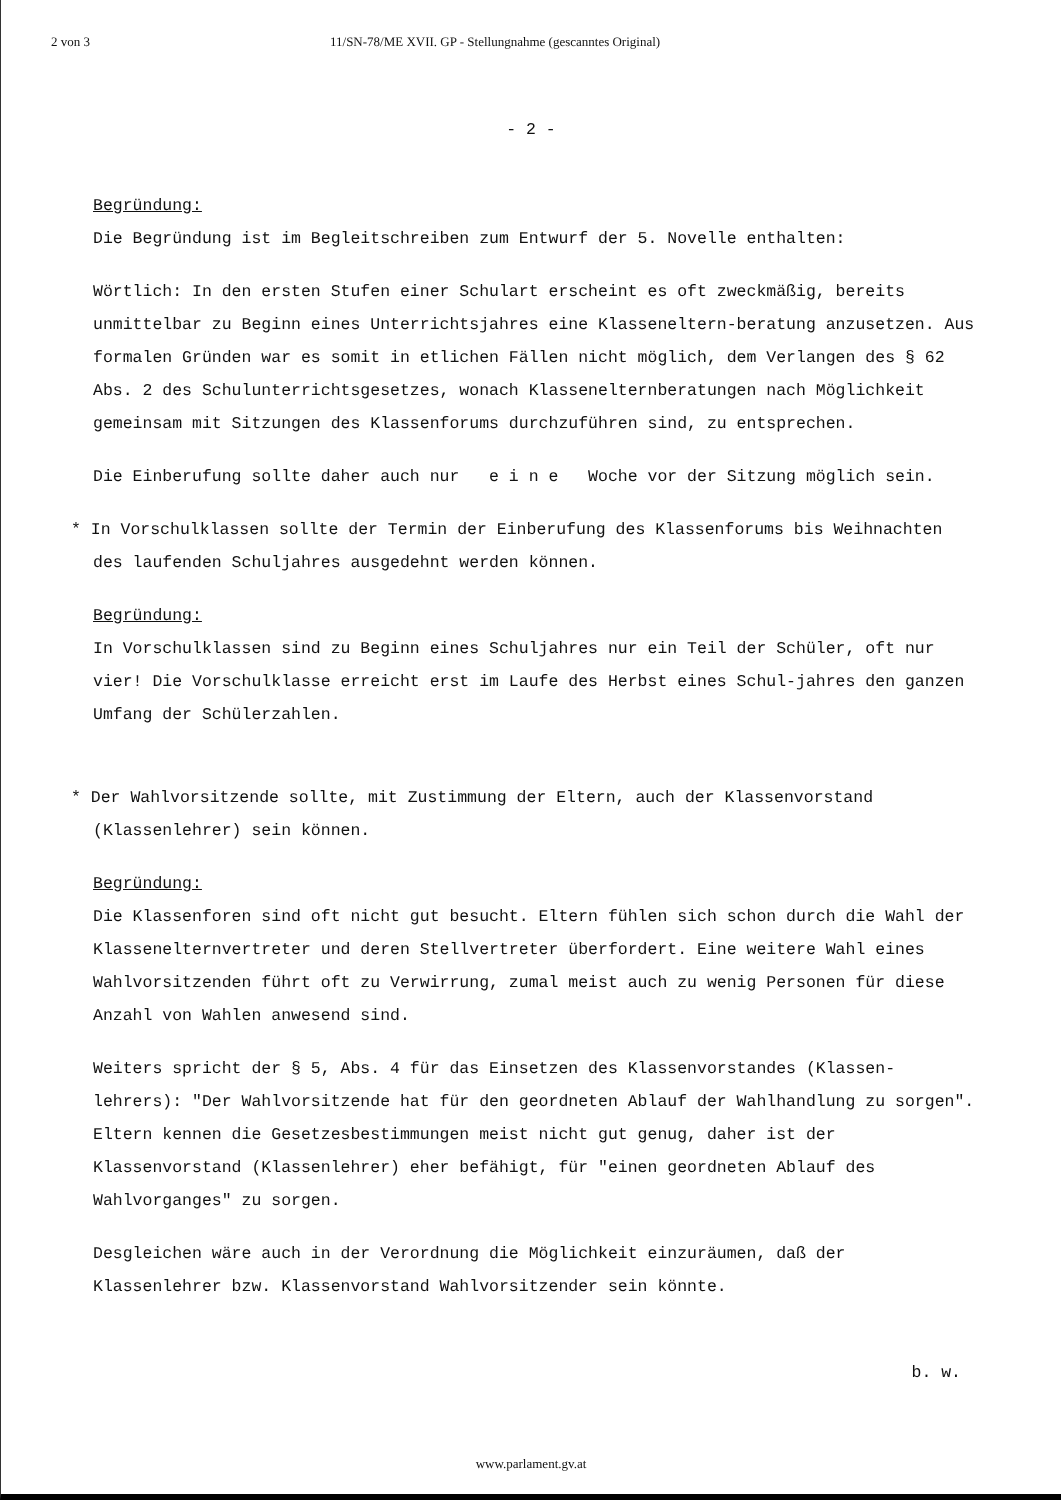2 von 3 11/SN-78/ME XVII. GP - Stellungnahme (gescanntes Original)
- 2 -
Begründung:
Die Begründung ist im Begleitschreiben zum Entwurf der 5. Novelle enthalten:
Wörtlich: In den ersten Stufen einer Schulart erscheint es oft zweckmäßig, bereits unmittelbar zu Beginn eines Unterrichtsjahres eine Klasseneltern-beratung anzusetzen. Aus formalen Gründen war es somit in etlichen Fällen nicht möglich, dem Verlangen des § 62 Abs. 2 des Schulunterrichtsgesetzes, wonach Klassenelternberatungen nach Möglichkeit gemeinsam mit Sitzungen des Klassenforums durchzuführen sind, zu entsprechen.
Die Einberufung sollte daher auch nur e i n e Woche vor der Sitzung möglich sein.
* In Vorschulklassen sollte der Termin der Einberufung des Klassenforums bis Weihnachten des laufenden Schuljahres ausgedehnt werden können.
Begründung:
In Vorschulklassen sind zu Beginn eines Schuljahres nur ein Teil der Schüler, oft nur vier! Die Vorschulklasse erreicht erst im Laufe des Herbst eines Schul-jahres den ganzen Umfang der Schülerzahlen.
* Der Wahlvorsitzende sollte, mit Zustimmung der Eltern, auch der Klassenvorstand (Klassenlehrer) sein können.
Begründung:
Die Klassenforen sind oft nicht gut besucht. Eltern fühlen sich schon durch die Wahl der Klassenelternvertreter und deren Stellvertreter überfordert. Eine weitere Wahl eines Wahlvorsitzenden führt oft zu Verwirrung, zumal meist auch zu wenig Personen für diese Anzahl von Wahlen anwesend sind.
Weiters spricht der § 5, Abs. 4 für das Einsetzen des Klassenvorstandes (Klassen-lehrers): "Der Wahlvorsitzende hat für den geordneten Ablauf der Wahlhandlung zu sorgen". Eltern kennen die Gesetzesbestimmungen meist nicht gut genug, daher ist der Klassenvorstand (Klassenlehrer) eher befähigt, für "einen geordneten Ablauf des Wahlvorganges" zu sorgen.
Desgleichen wäre auch in der Verordnung die Möglichkeit einzuräumen, daß der Klassenlehrer bzw. Klassenvorstand Wahlvorsitzender sein könnte.
b. w.
www.parlament.gv.at